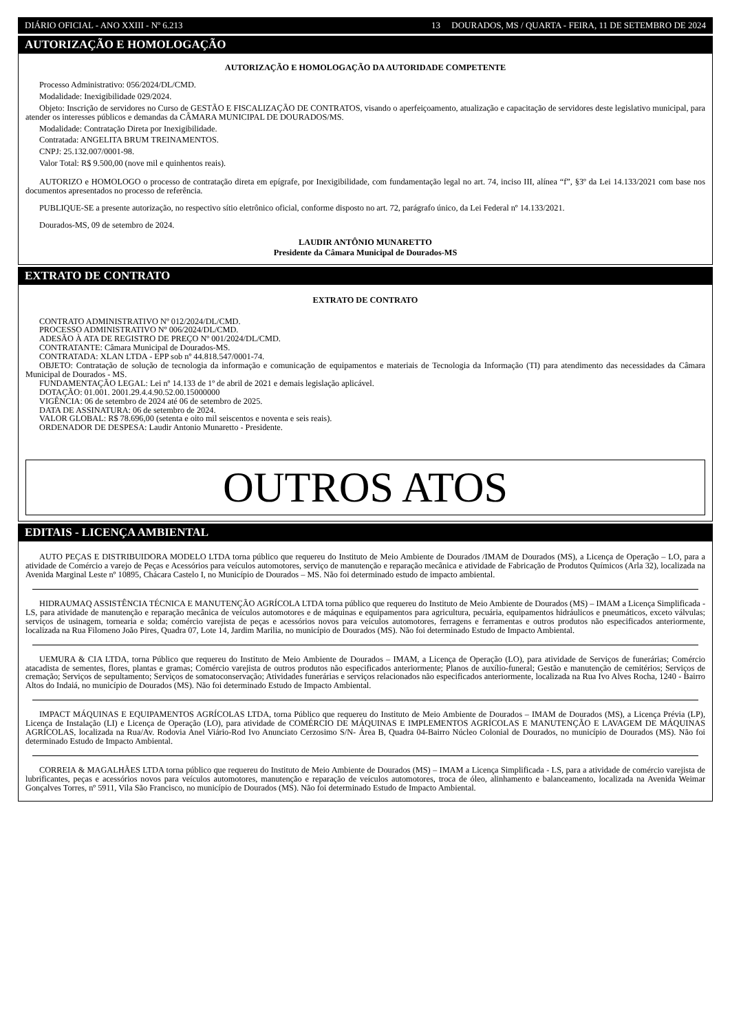DIÁRIO OFICIAL - ANO XXIII - Nº 6.213 13 DOURADOS, MS / QUARTA - FEIRA, 11 DE SETEMBRO DE 2024
AUTORIZAÇÃO E HOMOLOGAÇÃO
AUTORIZAÇÃO E HOMOLOGAÇÃO DA AUTORIDADE COMPETENTE
Processo Administrativo: 056/2024/DL/CMD.
Modalidade: Inexigibilidade 029/2024.
Objeto: Inscrição de servidores no Curso de GESTÃO E FISCALIZAÇÃO DE CONTRATOS, visando o aperfeiçoamento, atualização e capacitação de servidores deste legislativo municipal, para atender os interesses públicos e demandas da CÂMARA MUNICIPAL DE DOURADOS/MS.
Modalidade: Contratação Direta por Inexigibilidade.
Contratada: ANGELITA BRUM TREINAMENTOS.
CNPJ: 25.132.007/0001-98.
Valor Total: R$ 9.500,00 (nove mil e quinhentos reais).
AUTORIZO e HOMOLOGO o processo de contratação direta em epígrafe, por Inexigibilidade, com fundamentação legal no art. 74, inciso III, alínea “f”, §3º da Lei 14.133/2021 com base nos documentos apresentados no processo de referência.
PUBLIQUE-SE a presente autorização, no respectivo sítio eletrônico oficial, conforme disposto no art. 72, parágrafo único, da Lei Federal nº 14.133/2021.
Dourados-MS, 09 de setembro de 2024.
LAUDIR ANTÔNIO MUNARETTO
Presidente da Câmara Municipal de Dourados-MS
EXTRATO DE CONTRATO
EXTRATO DE CONTRATO
CONTRATO ADMINISTRATIVO Nº 012/2024/DL/CMD.
PROCESSO ADMINISTRATIVO Nº 006/2024/DL/CMD.
ADESÃO À ATA DE REGISTRO DE PREÇO Nº 001/2024/DL/CMD.
CONTRATANTE: Câmara Municipal de Dourados-MS.
CONTRATADA: XLAN LTDA - EPP sob nº 44.818.547/0001-74.
OBJETO: Contratação de solução de tecnologia da informação e comunicação de equipamentos e materiais de Tecnologia da Informação (TI) para atendimento das necessidades da Câmara Municipal de Dourados - MS.
FUNDAMENTAÇÃO LEGAL: Lei nº 14.133 de 1º de abril de 2021 e demais legislação aplicável.
DOTAÇÃO: 01.001. 2001.29.4.4.90.52.00.15000000
VIGÊNCIA: 06 de setembro de 2024 até 06 de setembro de 2025.
DATA DE ASSINATURA: 06 de setembro de 2024.
VALOR GLOBAL: R$ 78.696,00 (setenta e oito mil seiscentos e noventa e seis reais).
ORDENADOR DE DESPESA: Laudir Antonio Munaretto - Presidente.
OUTROS ATOS
EDITAIS - LICENÇA AMBIENTAL
AUTO PEÇAS E DISTRIBUIDORA MODELO LTDA torna público que requereu do Instituto de Meio Ambiente de Dourados /IMAM de Dourados (MS), a Licença de Operação – LO, para a atividade de Comércio a varejo de Peças e Acessórios para veículos automotores, serviço de manutenção e reparação mecânica e atividade de Fabricação de Produtos Químicos (Arla 32), localizada na Avenida Marginal Leste nº 10895, Chácara Castelo I, no Município de Dourados – MS. Não foi determinado estudo de impacto ambiental.
HIDRAUMAQ ASSISTÊNCIA TÉCNICA E MANUTENÇÃO AGRÍCOLA LTDA torna público que requereu do Instituto de Meio Ambiente de Dourados (MS) – IMAM a Licença Simplificada - LS, para atividade de manutenção e reparação mecânica de veículos automotores e de máquinas e equipamentos para agricultura, pecuária, equipamentos hidráulicos e pneumáticos, exceto válvulas; serviços de usinagem, tornearia e solda; comércio varejista de peças e acessórios novos para veículos automotores, ferragens e ferramentas e outros produtos não especificados anteriormente, localizada na Rua Filomeno João Pires, Quadra 07, Lote 14, Jardim Marilia, no município de Dourados (MS). Não foi determinado Estudo de Impacto Ambiental.
UEMURA & CIA LTDA, torna Público que requereu do Instituto de Meio Ambiente de Dourados – IMAM, a Licença de Operação (LO), para atividade de Serviços de funerárias; Comércio atacadista de sementes, flores, plantas e gramas; Comércio varejista de outros produtos não especificados anteriormente; Planos de auxílio-funeral; Gestão e manutenção de cemitérios; Serviços de cremação; Serviços de sepultamento; Serviços de somatoconservação; Atividades funerárias e serviços relacionados não especificados anteriormente, localizada na Rua Ivo Alves Rocha, 1240 - Bairro Altos do Indaiá, no município de Dourados (MS). Não foi determinado Estudo de Impacto Ambiental.
IMPACT MÁQUINAS E EQUIPAMENTOS AGRÍCOLAS LTDA, torna Público que requereu do Instituto de Meio Ambiente de Dourados – IMAM de Dourados (MS), a Licença Prévia (LP), Licença de Instalação (LI) e Licença de Operação (LO), para atividade de COMÉRCIO DE MÁQUINAS E IMPLEMENTOS AGRÍCOLAS E MANUTENÇÃO E LAVAGEM DE MÁQUINAS AGRÍCOLAS, localizada na Rua/Av. Rodovia Anel Viário-Rod Ivo Anunciato Cerzosimo S/N- Área B, Quadra 04-Bairro Núcleo Colonial de Dourados, no município de Dourados (MS). Não foi determinado Estudo de Impacto Ambiental.
CORREIA & MAGALHÃES LTDA torna público que requereu do Instituto de Meio Ambiente de Dourados (MS) – IMAM a Licença Simplificada - LS, para a atividade de comércio varejista de lubrificantes, peças e acessórios novos para veículos automotores, manutenção e reparação de veículos automotores, troca de óleo, alinhamento e balanceamento, localizada na Avenida Weimar Gonçalves Torres, nº 5911, Vila São Francisco, no município de Dourados (MS). Não foi determinado Estudo de Impacto Ambiental.